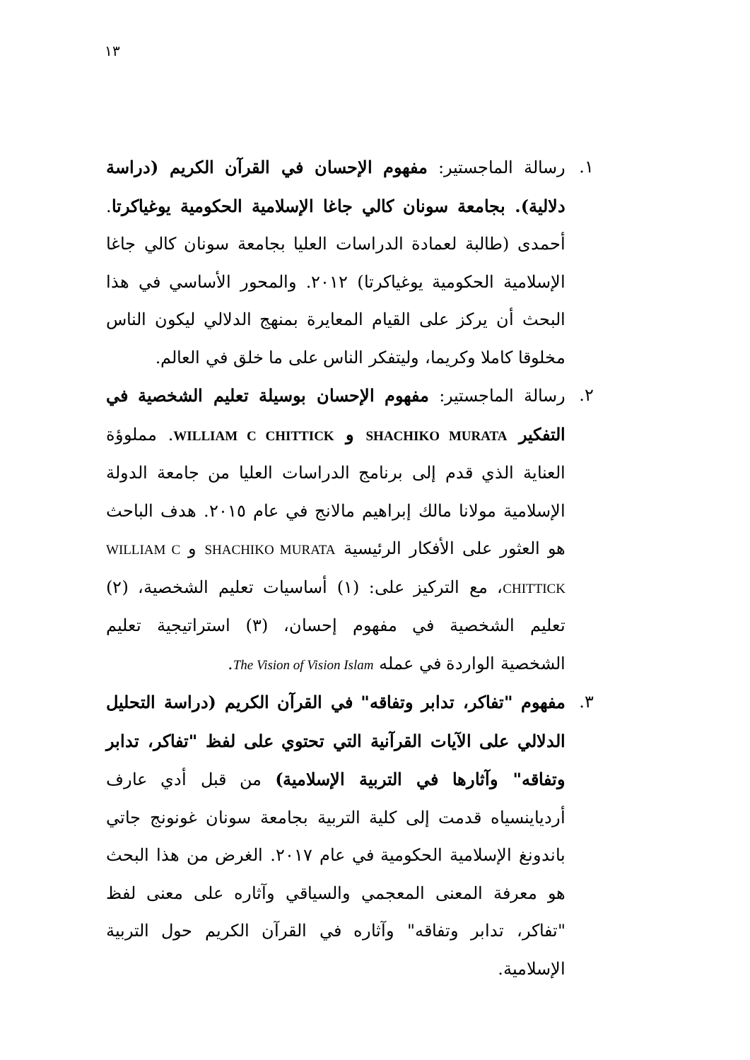١٣
١. رسالة الماجستير: مفهوم الإحسان في القرآن الكريم (دراسة دلالية). بجامعة سونان كالي جاغا الإسلامية الحكومية يوغياكرتا. أحمدى (طالبة لعمادة الدراسات العليا بجامعة سونان كالي جاغا الإسلامية الحكومية يوغياكرتا) ٢٠١٢. والمحور الأساسي في هذا البحث أن يركز على القيام المعايرة بمنهج الدلالي ليكون الناس مخلوقا كاملا وكريما، وليتفكر الناس على ما خلق في العالم.
٢. رسالة الماجستير: مفهوم الإحسان بوسيلة تعليم الشخصية في التفكير SHACHIKO MURATA و WILLIAM C CHITTICK. مملوؤة العناية الذي قدم إلى برنامج الدراسات العليا من جامعة الدولة الإسلامية مولانا مالك إبراهيم مالانج في عام ٢٠١٥. هدف الباحث هو العثور على الأفكار الرئيسية SHACHIKO MURATA و WILLIAM C CHITTICK، مع التركيز على: (١) أساسيات تعليم الشخصية، (٢) تعليم الشخصية في مفهوم إحسان، (٣) استراتيجية تعليم الشخصية الواردة في عمله The Vision of Vision Islam.
٣. مفهوم "تفاكر، تدابر وتفاقه" في القرآن الكريم (دراسة التحليل الدلالي على الآيات القرآنية التي تحتوي على لفظ "تفاكر، تدابر وتفاقه" وآثارها في التربية الإسلامية) من قبل أدي عارف أردياينسياه قدمت إلى كلية التربية بجامعة سونان غونونج جاتي باندونغ الإسلامية الحكومية في عام ٢٠١٧. الغرض من هذا البحث هو معرفة المعنى المعجمي والسياقي وآثاره على معنى لفظ "تفاكر، تدابر وتفاقه" وآثاره في القرآن الكريم حول التربية الإسلامية.